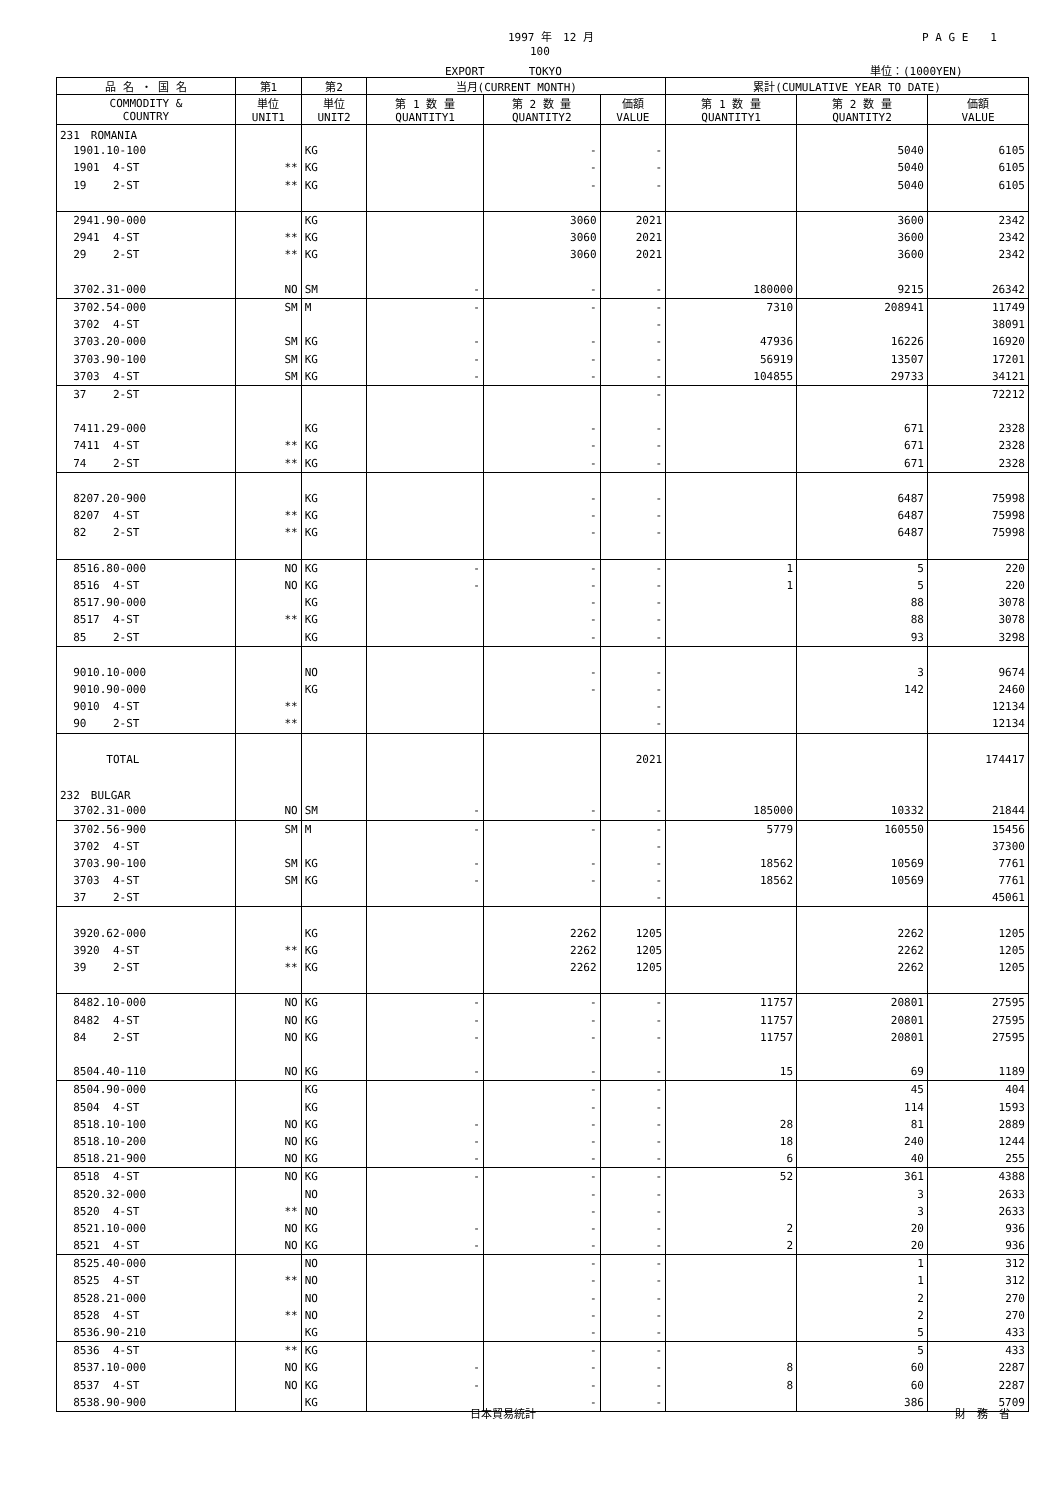1997 年　12 月 P A G E　　1
100
EXPORT　　　　TOKYO 単位：(1000YEN)
| 品 名 ・ 国 名 | 第1 | 第2 | 当月(CURRENT MONTH) | | | 累計(CUMULATIVE YEAR TO DATE) | | |
| --- | --- | --- | --- | --- | --- | --- | --- | --- |
| COMMODITY & COUNTRY | 単位 UNIT1 | 単位 UNIT2 | 第 1 数 量 QUANTITY1 | 第 2 数 量 QUANTITY2 | 価額 VALUE | 第 1 数 量 QUANTITY1 | 第 2 数 量 QUANTITY2 | 価額 VALUE |
| 231 ROMANIA | | | | | | | | |
| 1901.10-100 | | KG | | - | - | | 5040 | 6105 |
| 1901 4-ST | ** | KG | | - | - | | 5040 | 6105 |
| 19 2-ST | ** | KG | | - | - | | 5040 | 6105 |
| 2941.90-000 | | KG | | 3060 | 2021 | | 3600 | 2342 |
| 2941 4-ST | ** | KG | | 3060 | 2021 | | 3600 | 2342 |
| 29 2-ST | ** | KG | | 3060 | 2021 | | 3600 | 2342 |
| 3702.31-000 | NO | SM | - | - | - | 180000 | 9215 | 26342 |
| 3702.54-000 | SM | M | - | - | - | 7310 | 208941 | 11749 |
| 3702 4-ST | | | | | - | | | 38091 |
| 3703.20-000 | SM | KG | - | - | - | 47936 | 16226 | 16920 |
| 3703.90-100 | SM | KG | - | - | - | 56919 | 13507 | 17201 |
| 3703 4-ST | SM | KG | - | - | - | 104855 | 29733 | 34121 |
| 37 2-ST | | | | | - | | | 72212 |
| 7411.29-000 | | KG | | - | - | | 671 | 2328 |
| 7411 4-ST | ** | KG | | - | - | | 671 | 2328 |
| 74 2-ST | ** | KG | | - | - | | 671 | 2328 |
| 8207.20-900 | | KG | | - | - | | 6487 | 75998 |
| 8207 4-ST | ** | KG | | - | - | | 6487 | 75998 |
| 82 2-ST | ** | KG | | - | - | | 6487 | 75998 |
| 8516.80-000 | NO | KG | - | - | - | 1 | 5 | 220 |
| 8516 4-ST | NO | KG | - | - | - | 1 | 5 | 220 |
| 8517.90-000 | | KG | | - | - | | 88 | 3078 |
| 8517 4-ST | ** | KG | | - | - | | 88 | 3078 |
| 85 2-ST | | KG | | - | - | | 93 | 3298 |
| 9010.10-000 | | NO | | - | - | | 3 | 9674 |
| 9010.90-000 | | KG | | - | - | | 142 | 2460 |
| 9010 4-ST | ** | | | | - | | | 12134 |
| 90 2-ST | ** | | | | - | | | 12134 |
| TOTAL | | | | | 2021 | | | 174417 |
| 232 BULGAR | | | | | | | | |
| 3702.31-000 | NO | SM | - | - | - | 185000 | 10332 | 21844 |
| 3702.56-900 | SM | M | - | - | - | 5779 | 160550 | 15456 |
| 3702 4-ST | | | | | - | | | 37300 |
| 3703.90-100 | SM | KG | - | - | - | 18562 | 10569 | 7761 |
| 3703 4-ST | SM | KG | - | - | - | 18562 | 10569 | 7761 |
| 37 2-ST | | | | | - | | | 45061 |
| 3920.62-000 | | KG | | 2262 | 1205 | | 2262 | 1205 |
| 3920 4-ST | ** | KG | | 2262 | 1205 | | 2262 | 1205 |
| 39 2-ST | ** | KG | | 2262 | 1205 | | 2262 | 1205 |
| 8482.10-000 | NO | KG | - | - | - | 11757 | 20801 | 27595 |
| 8482 4-ST | NO | KG | - | - | - | 11757 | 20801 | 27595 |
| 84 2-ST | NO | KG | - | - | - | 11757 | 20801 | 27595 |
| 8504.40-110 | NO | KG | - | - | - | 15 | 69 | 1189 |
| 8504.90-000 | | KG | | - | - | | 45 | 404 |
| 8504 4-ST | | KG | | - | - | | 114 | 1593 |
| 8518.10-100 | NO | KG | - | - | - | 28 | 81 | 2889 |
| 8518.10-200 | NO | KG | - | - | - | 18 | 240 | 1244 |
| 8518.21-900 | NO | KG | - | - | - | 6 | 40 | 255 |
| 8518 4-ST | NO | KG | - | - | - | 52 | 361 | 4388 |
| 8520.32-000 | | NO | | - | - | | 3 | 2633 |
| 8520 4-ST | ** | NO | | - | - | | 3 | 2633 |
| 8521.10-000 | NO | KG | - | - | - | 2 | 20 | 936 |
| 8521 4-ST | NO | KG | - | - | - | 2 | 20 | 936 |
| 8525.40-000 | | NO | | - | - | | 1 | 312 |
| 8525 4-ST | ** | NO | | - | - | | 1 | 312 |
| 8528.21-000 | | NO | | - | - | | 2 | 270 |
| 8528 4-ST | ** | NO | | - | - | | 2 | 270 |
| 8536.90-210 | | KG | | - | - | | 5 | 433 |
| 8536 4-ST | ** | KG | | - | - | | 5 | 433 |
| 8537.10-000 | NO | KG | - | - | - | 8 | 60 | 2287 |
| 8537 4-ST | NO | KG | - | - | - | 8 | 60 | 2287 |
| 8538.90-900 | | KG | | - | - | | 386 | 5709 |
日本貿易統計 財　務　省